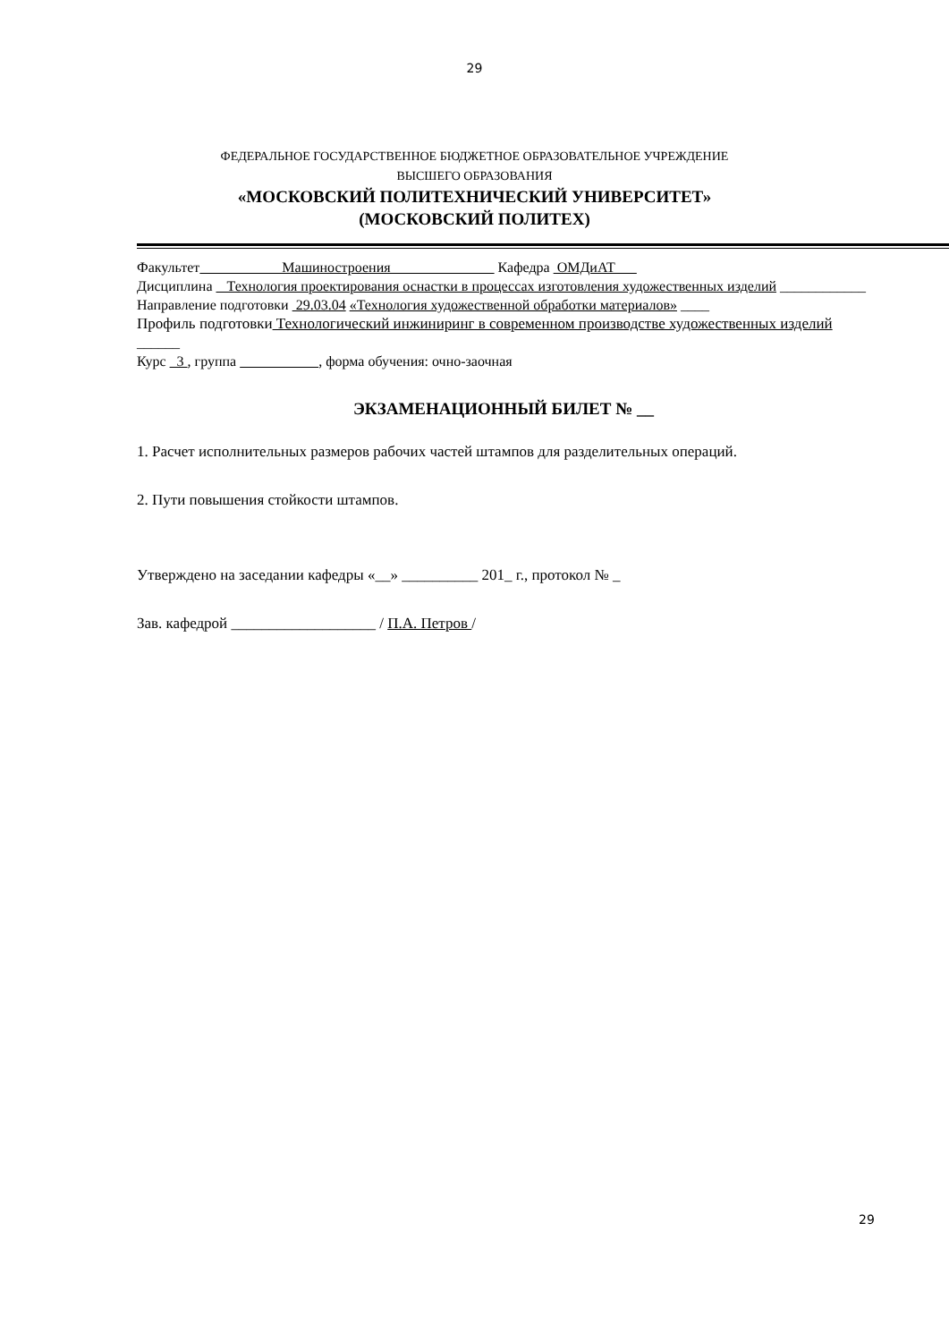29
ФЕДЕРАЛЬНОЕ ГОСУДАРСТВЕННОЕ БЮДЖЕТНОЕ ОБРАЗОВАТЕЛЬНОЕ УЧРЕЖДЕНИЕ
ВЫСШЕГО ОБРАЗОВАНИЯ
«МОСКОВСКИЙ ПОЛИТЕХНИЧЕСКИЙ УНИВЕРСИТЕТ»
(МОСКОВСКИЙ ПОЛИТЕХ)
Факультет Машиностроения Кафедра ОМДиАТ
Дисциплина Технология проектирования оснастки в процессах изготовления художественных изделий ____________
Направление подготовки 29.03.04 «Технология художественной обработки материалов» ____
Профиль подготовки Технологический инжиниринг в современном производстве художественных изделий ______
Курс 3 , группа , форма обучения: очно-заочная
ЭКЗАМЕНАЦИОННЫЙ БИЛЕТ № __
1. Расчет исполнительных размеров рабочих частей штампов для разделительных операций.
2. Пути повышения стойкости штампов.
Утверждено на заседании кафедры «__» __________ 201_ г., протокол № _
Зав. кафедрой ___________________ / П.А. Петров /
29